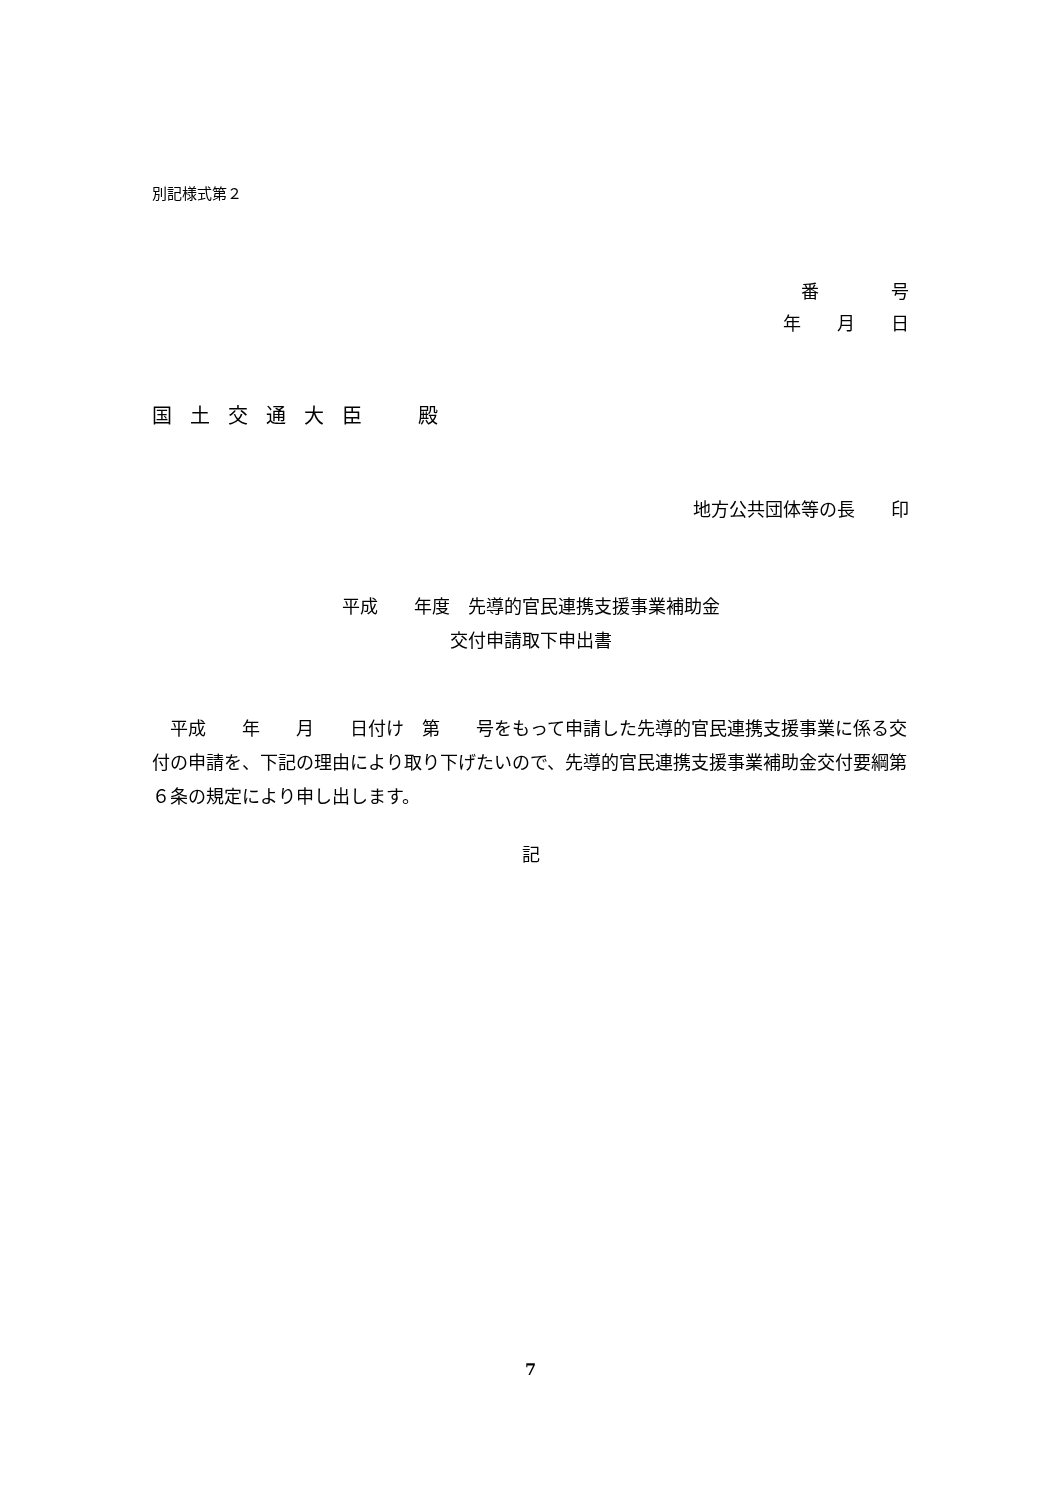別記様式第２
番　　　　号
年　　月　　日
国土交通大臣　殿
地方公共団体等の長　　印
平成　　年度　先導的官民連携支援事業補助金
交付申請取下申出書
　平成　　年　　月　　日付け　第　　号をもって申請した先導的官民連携支援事業に係る交付の申請を、下記の理由により取り下げたいので、先導的官民連携支援事業補助金交付要綱第６条の規定により申し出します。
記
7